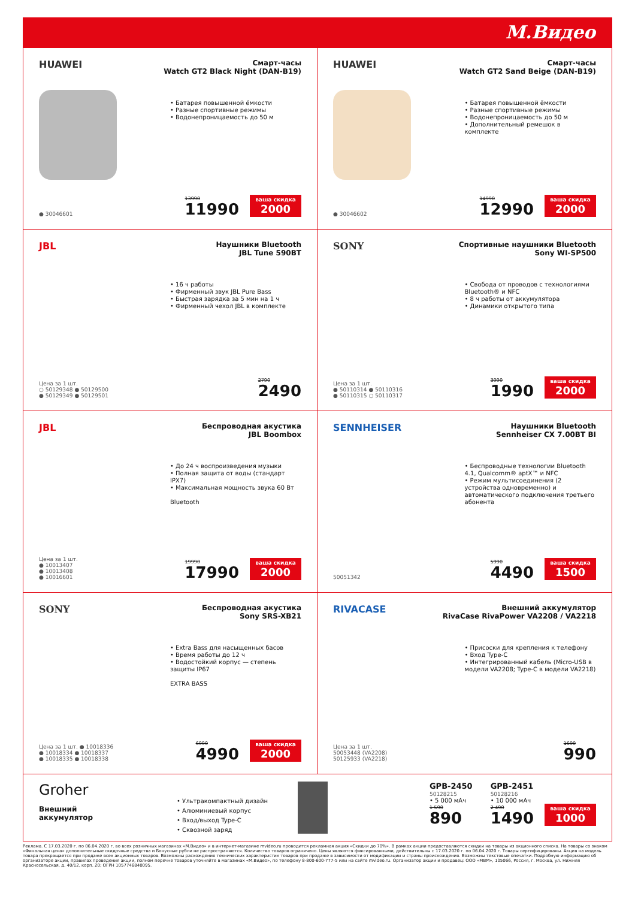М.Видео
HUAWEI
Смарт-часы
Watch GT2 Black Night (DAN-B19)
• Батарея повышенной ёмкости
• Разные спортивные режимы
• Водонепроницаемость до 50 м
● 30046601
13990
11990
ваша скидка
2000
HUAWEI
Смарт-часы
Watch GT2 Sand Beige (DAN-B19)
• Батарея повышенной ёмкости
• Разные спортивные режимы
• Водонепроницаемость до 50 м
• Дополнительный ремешок в комплекте
● 30046602
14990
12990
ваша скидка
2000
JBL
Наушники Bluetooth
JBL Tune 590BT
• 16 ч работы
• Фирменный звук JBL Pure Bass
• Быстрая зарядка за 5 мин на 1 ч
• Фирменный чехол JBL в комплекте
Цена за 1 шт.
○ 50129348 ● 50129500
● 50129349 ● 50129501
2790
2490
SONY
Спортивные наушники Bluetooth
Sony WI-SP500
• Свобода от проводов с технологиями Bluetooth® и NFC
• 8 ч работы от аккумулятора
• Динамики открытого типа
Цена за 1 шт.
● 50110314 ● 50110316
● 50110315 ○ 50110317
3990
1990
ваша скидка
2000
JBL
Беспроводная акустика
JBL Boombox
• До 24 ч воспроизведения музыки
• Полная защита от воды (стандарт IPX7)
• Максимальная мощность звука 60 Вт
Bluetooth
Цена за 1 шт.
● 10013407
● 10013408
● 10016601
19990
17990
ваша скидка
2000
SENNHEISER
Наушники Bluetooth
Sennheiser CX 7.00BT BI
• Беспроводные технологии Bluetooth 4.1, Qualcomm® aptX™ и NFC
• Режим мультисоединения (2 устройства одновременно) и автоматического подключения третьего абонента
50051342
5990
4490
ваша скидка
1500
SONY
Беспроводная акустика
Sony SRS-XB21
• Extra Bass для насыщенных басов
• Время работы до 12 ч
• Водостойкий корпус — степень защиты IP67
EXTRA BASS
Цена за 1 шт. ● 10018336
● 10018334 ● 10018337
● 10018335 ● 10018338
6990
4990
ваша скидка
2000
RIVACASE
Внешний аккумулятор
RivaCase RivaPower VA2208 / VA2218
• Присоски для крепления к телефону
• Вход Type-C
• Интегрированный кабель (Micro-USB в модели VA2208; Type-C в модели VA2218)
Цена за 1 шт.
50053448 (VA2208)
50125933 (VA2218)
1690
990
Groher
Внешний
аккумулятор
• Ультракомпактный дизайн
• Алюминиевый корпус
• Вход/выход Type-C
• Сквозной заряд
GPB-2450
50128215
• 5 000 мАч
1 590
890
GPB-2451
50128216
• 10 000 мАч
2 490
1490
ваша скидка
1000
Реклама. С 17.03.2020 г. по 06.04.2020 г. во всех розничных магазинах «М.Видео» и в интернет-магазине mvideo.ru проводится рекламная акция «Скидки до 70%». В рамках акции предоставляются скидки на товары из акционного списка. На товары со знаком «Финальная цена» дополнительные скидочные средства и Бонусные рубли не распространяются. Количество товаров ограничено. Цены являются фиксированными, действительны с 17.03.2020 г. по 06.04.2020 г. Товары сертифицированы. Акция на модель товара прекращается при продаже всех акционных товаров. Возможны расхождения технических характеристик товаров при продаже в зависимости от модификации и страны происхождения. Возможны текстовые опечатки. Подробную информацию об организаторе акции, правилах проведения акции, полном перечне товаров уточняйте в магазинах «М.Видео», по телефону 8-800-600-777-5 или на сайте mvideo.ru. Организатор акции и продавец: ООО «МВМ», 105066, Россия, г. Москва, ул. Нижняя Красносельская, д. 40/12, корп. 20; ОГРН 1057746840095.